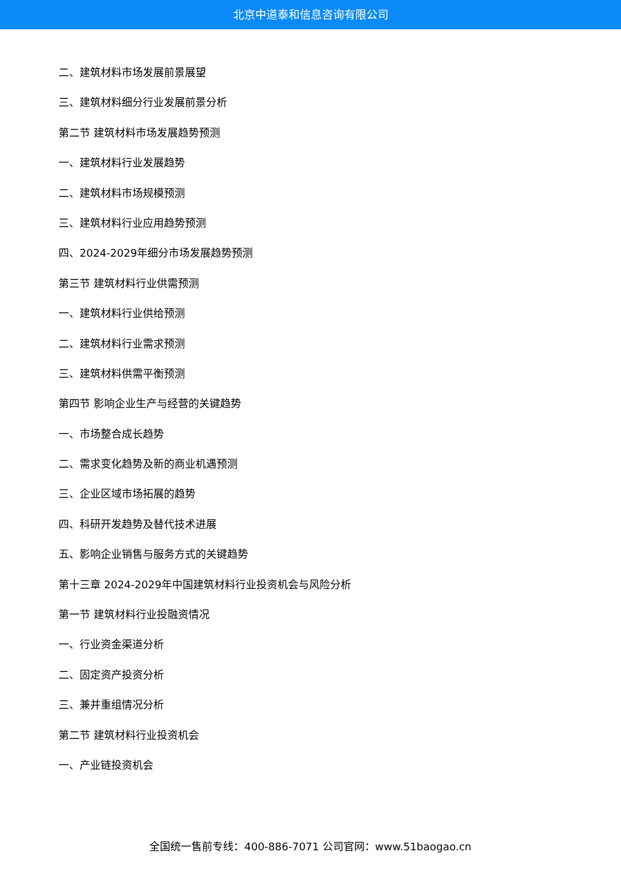北京中道泰和信息咨询有限公司
二、建筑材料市场发展前景展望
三、建筑材料细分行业发展前景分析
第二节 建筑材料市场发展趋势预测
一、建筑材料行业发展趋势
二、建筑材料市场规模预测
三、建筑材料行业应用趋势预测
四、2024-2029年细分市场发展趋势预测
第三节 建筑材料行业供需预测
一、建筑材料行业供给预测
二、建筑材料行业需求预测
三、建筑材料供需平衡预测
第四节 影响企业生产与经营的关键趋势
一、市场整合成长趋势
二、需求变化趋势及新的商业机遇预测
三、企业区域市场拓展的趋势
四、科研开发趋势及替代技术进展
五、影响企业销售与服务方式的关键趋势
第十三章 2024-2029年中国建筑材料行业投资机会与风险分析
第一节 建筑材料行业投融资情况
一、行业资金渠道分析
二、固定资产投资分析
三、兼并重组情况分析
第二节 建筑材料行业投资机会
一、产业链投资机会
全国统一售前专线：400-886-7071 公司官网：www.51baogao.cn